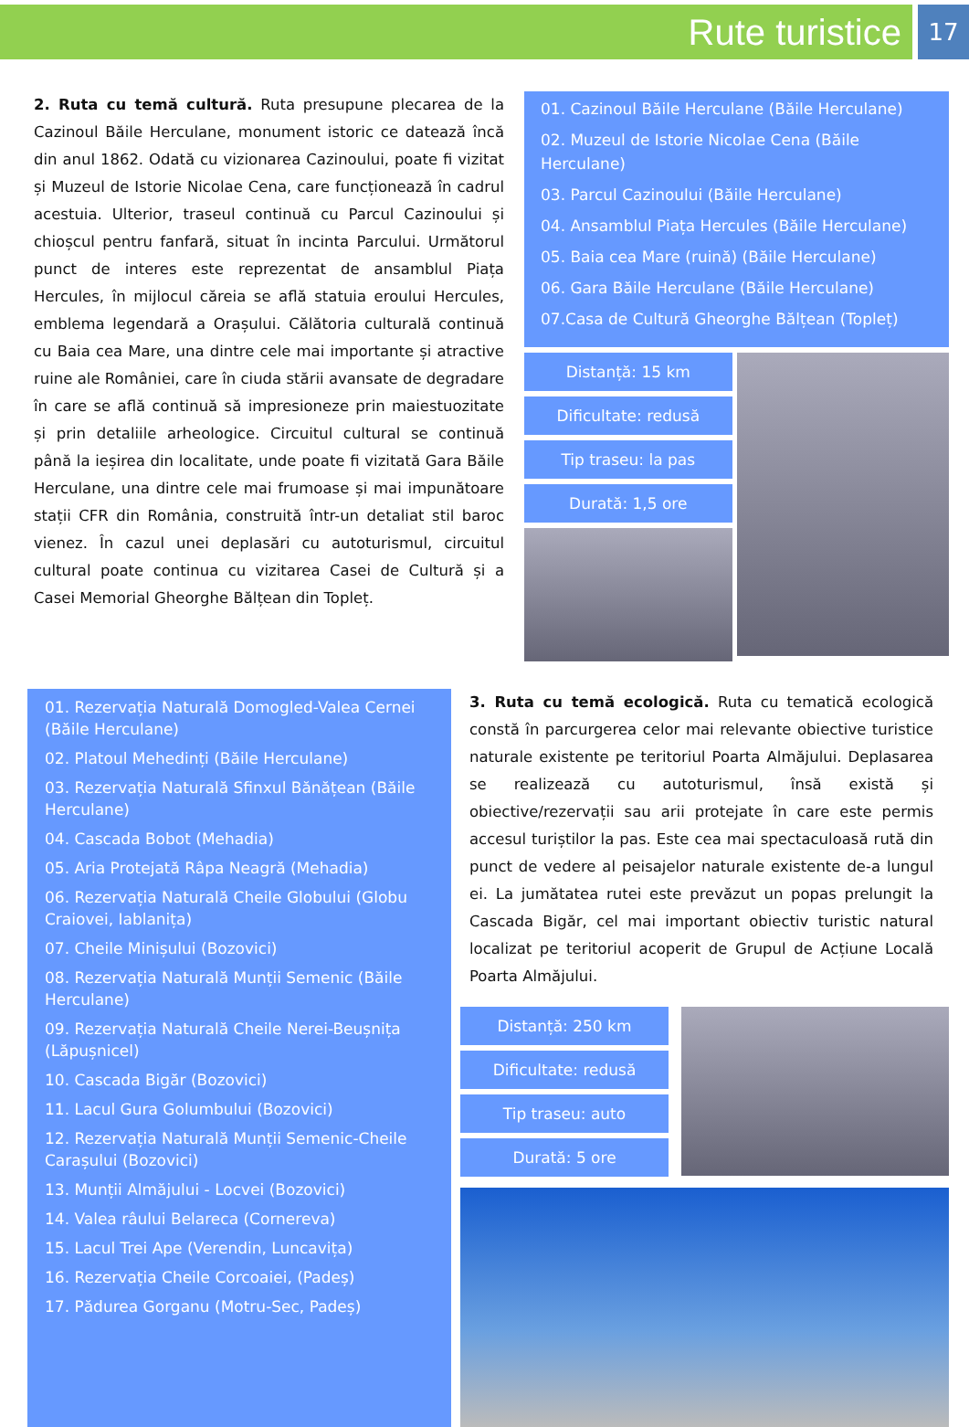Rute turistice
17
2. Ruta cu temă cultură. Ruta presupune plecarea de la Cazinoul Băile Herculane, monument istoric ce datează încă din anul 1862. Odată cu vizionarea Cazinoului, poate fi vizitat și Muzeul de Istorie Nicolae Cena, care funcționează în cadrul acestuia. Ulterior, traseul continuă cu Parcul Cazinoului și chioșcul pentru fanfară, situat în incinta Parcului. Următorul punct de interes este reprezentat de ansamblul Piața Hercules, în mijlocul căreia se află statuia eroului Hercules, emblema legendară a Orașului. Călătoria culturală continuă cu Baia cea Mare, una dintre cele mai importante și atractive ruine ale României, care în ciuda stării avansate de degradare în care se află continuă să impresioneze prin maiestuozitate și prin detaliile arheologice. Circuitul cultural se continuă până la ieșirea din localitate, unde poate fi vizitată Gara Băile Herculane, una dintre cele mai frumoase și mai impunătoare stații CFR din România, construită într-un detaliat stil baroc vienez. În cazul unei deplasări cu autoturismul, circuitul cultural poate continua cu vizitarea Casei de Cultură și a Casei Memorial Gheorghe Bălțean din Topleț.
01. Cazinoul Băile Herculane (Băile Herculane)
02. Muzeul de Istorie Nicolae Cena (Băile Herculane)
03. Parcul Cazinoului (Băile Herculane)
04. Ansamblul Piața Hercules (Băile Herculane)
05. Baia cea Mare (ruină) (Băile Herculane)
06. Gara Băile Herculane (Băile Herculane)
07.Casa de Cultură Gheorghe Bălțean (Topleț)
Distanță: 15 km
Dificultate: redusă
Tip traseu: la pas
Durată: 1,5 ore
01. Rezervația Naturală Domogled-Valea Cernei (Băile Herculane)
02. Platoul Mehedinți (Băile Herculane)
03. Rezervația Naturală Sfinxul Bănățean (Băile Herculane)
04. Cascada Bobot (Mehadia)
05. Aria Protejată Râpa Neagră (Mehadia)
06. Rezervația Naturală Cheile Globului (Globu Craiovei, Iablanița)
07. Cheile Minișului (Bozovici)
08. Rezervația Naturală Munții Semenic (Băile Herculane)
09. Rezervația Naturală Cheile Nerei-Beușnița (Lăpușnicel)
10. Cascada Bigăr (Bozovici)
11. Lacul Gura Golumbului (Bozovici)
12. Rezervația Naturală Munții Semenic-Cheile Carașului (Bozovici)
13. Munții Almăjului - Locvei (Bozovici)
14. Valea râului Belareca (Cornereva)
15. Lacul Trei Ape (Verendin, Luncavița)
16. Rezervația Cheile Corcoaiei, (Padeș)
17. Pădurea Gorganu (Motru-Sec, Padeș)
3. Ruta cu temă ecologică. Ruta cu tematică ecologică constă în parcurgerea celor mai relevante obiective turistice naturale existente pe teritoriul Poarta Almăjului. Deplasarea se realizează cu autoturismul, însă există și obiective/rezervații sau arii protejate în care este permis accesul turiștilor la pas. Este cea mai spectaculoasă rută din punct de vedere al peisajelor naturale existente de-a lungul ei. La jumătatea rutei este prevăzut un popas prelungit la Cascada Bigăr, cel mai important obiectiv turistic natural localizat pe teritoriul acoperit de Grupul de Acțiune Locală Poarta Almăjului.
Distanță: 250 km
Dificultate: redusă
Tip traseu: auto
Durată: 5 ore